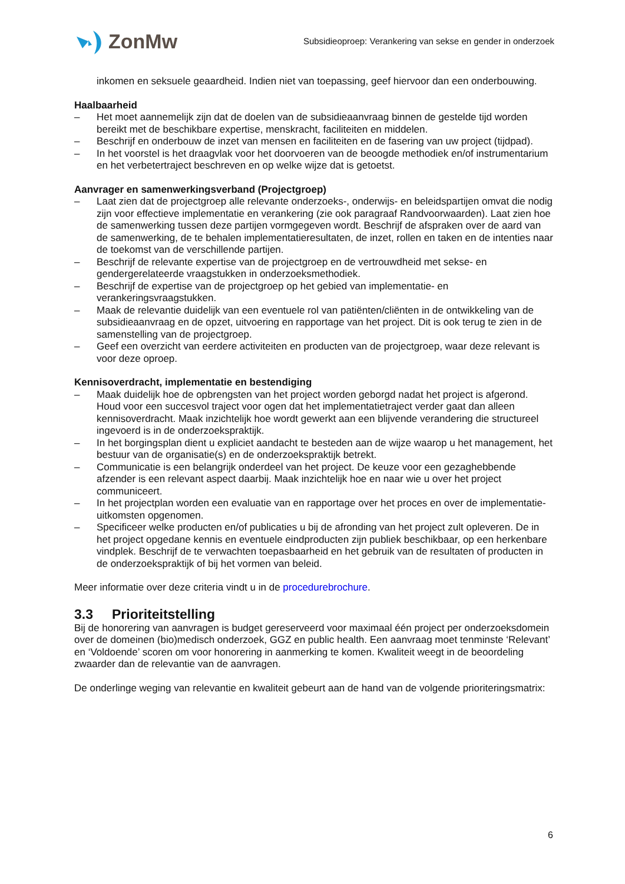ZonMw
Subsidieoproep: Verankering van sekse en gender in onderzoek
inkomen en seksuele geaardheid. Indien niet van toepassing, geef hiervoor dan een onderbouwing.
Haalbaarheid
– Het moet aannemelijk zijn dat de doelen van de subsidieaanvraag binnen de gestelde tijd worden bereikt met de beschikbare expertise, menskracht, faciliteiten en middelen.
– Beschrijf en onderbouw de inzet van mensen en faciliteiten en de fasering van uw project (tijdpad).
– In het voorstel is het draagvlak voor het doorvoeren van de beoogde methodiek en/of instrumentarium en het verbetertraject beschreven en op welke wijze dat is getoetst.
Aanvrager en samenwerkingsverband (Projectgroep)
– Laat zien dat de projectgroep alle relevante onderzoeks-, onderwijs- en beleidspartijen omvat die nodig zijn voor effectieve implementatie en verankering (zie ook paragraaf Randvoorwaarden). Laat zien hoe de samenwerking tussen deze partijen vormgegeven wordt. Beschrijf de afspraken over de aard van de samenwerking, de te behalen implementatieresultaten, de inzet, rollen en taken en de intenties naar de toekomst van de verschillende partijen.
– Beschrijf de relevante expertise van de projectgroep en de vertrouwdheid met sekse- en gendergerelateerde vraagstukken in onderzoeksmethodiek.
– Beschrijf de expertise van de projectgroep op het gebied van implementatie- en verankeringsvraagstukken.
– Maak de relevantie duidelijk van een eventuele rol van patiënten/cliënten in de ontwikkeling van de subsidieaanvraag en de opzet, uitvoering en rapportage van het project. Dit is ook terug te zien in de samenstelling van de projectgroep.
– Geef een overzicht van eerdere activiteiten en producten van de projectgroep, waar deze relevant is voor deze oproep.
Kennisoverdracht, implementatie en bestendiging
– Maak duidelijk hoe de opbrengsten van het project worden geborgd nadat het project is afgerond. Houd voor een succesvol traject voor ogen dat het implementatietraject verder gaat dan alleen kennisoverdracht. Maak inzichtelijk hoe wordt gewerkt aan een blijvende verandering die structureel ingevoerd is in de onderzoekspraktijk.
– In het borgingsplan dient u expliciet aandacht te besteden aan de wijze waarop u het management, het bestuur van de organisatie(s) en de onderzoekspraktijk betrekt.
– Communicatie is een belangrijk onderdeel van het project. De keuze voor een gezaghebbende afzender is een relevant aspect daarbij. Maak inzichtelijk hoe en naar wie u over het project communiceert.
– In het projectplan worden een evaluatie van en rapportage over het proces en over de implementatie-uitkomsten opgenomen.
– Specificeer welke producten en/of publicaties u bij de afronding van het project zult opleveren. De in het project opgedane kennis en eventuele eindproducten zijn publiek beschikbaar, op een herkenbare vindplek. Beschrijf de te verwachten toepasbaarheid en het gebruik van de resultaten of producten in de onderzoekspraktijk of bij het vormen van beleid.
Meer informatie over deze criteria vindt u in de procedurebrochure.
3.3 Prioriteitstelling
Bij de honorering van aanvragen is budget gereserveerd voor maximaal één project per onderzoeksdomein over de domeinen (bio)medisch onderzoek, GGZ en public health. Een aanvraag moet tenminste ‘Relevant’ en ‘Voldoende’ scoren om voor honorering in aanmerking te komen. Kwaliteit weegt in de beoordeling zwaarder dan de relevantie van de aanvragen.
De onderlinge weging van relevantie en kwaliteit gebeurt aan de hand van de volgende prioriteringsmatrix:
6